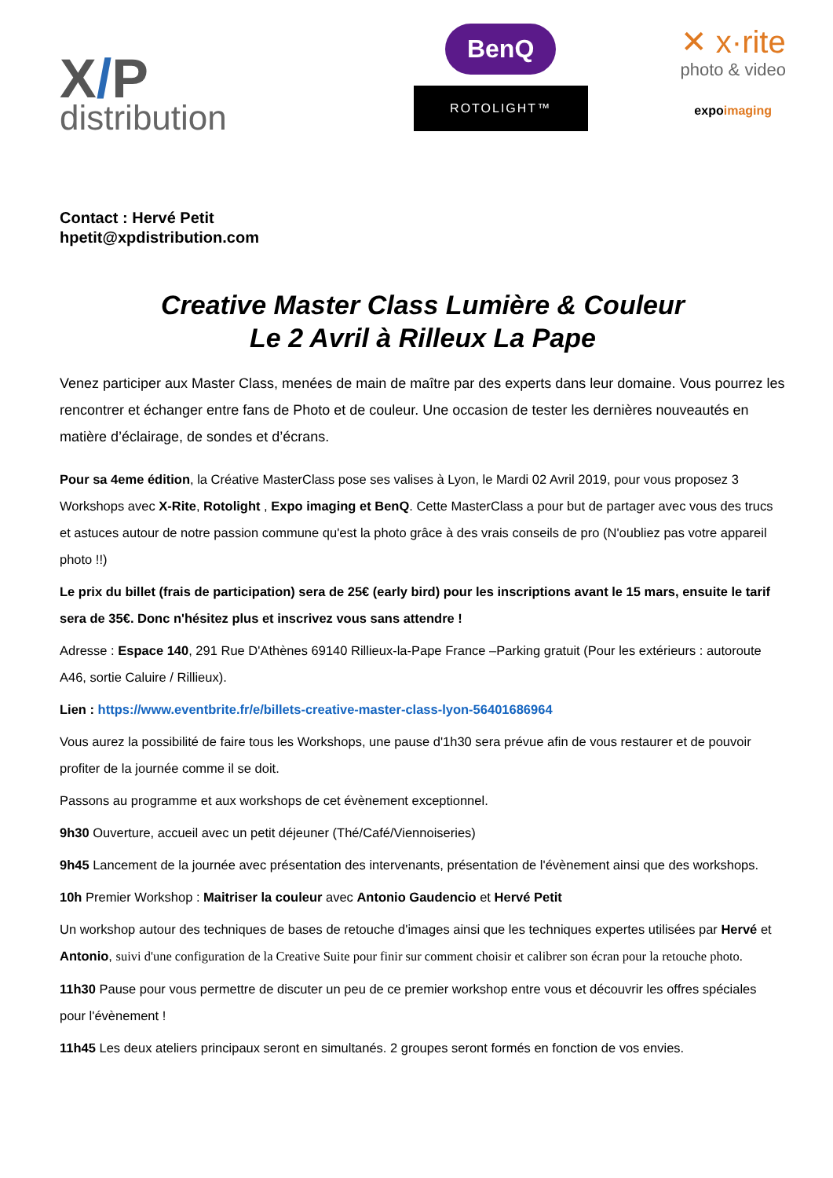X/P
distribution
BenQ
ROTOLIGHT™
✕ x·rite
photo & video
expoimaging
Contact : Hervé Petit
hpetit@xpdistribution.com
Creative Master Class Lumière & Couleur
Le 2 Avril à Rilleux La Pape
Venez participer aux Master Class, menées de main de maître par des experts dans leur domaine. Vous pourrez les rencontrer et échanger entre fans de Photo et de couleur. Une occasion de tester les dernières nouveautés en matière d’éclairage, de sondes et d’écrans.
Pour sa 4eme édition, la Créative MasterClass pose ses valises à Lyon, le Mardi 02 Avril 2019, pour vous proposez 3 Workshops avec X-Rite, Rotolight , Expo imaging et BenQ. Cette MasterClass a pour but de partager avec vous des trucs et astuces autour de notre passion commune qu'est la photo grâce à des vrais conseils de pro (N'oubliez pas votre appareil photo !!)
Le prix du billet (frais de participation) sera de 25€ (early bird) pour les inscriptions avant le 15 mars, ensuite le tarif sera de 35€. Donc n'hésitez plus et inscrivez vous sans attendre !
Adresse : Espace 140, 291 Rue D'Athènes 69140 Rillieux-la-Pape France –Parking gratuit (Pour les extérieurs : autoroute A46, sortie Caluire / Rillieux).
Lien : https://www.eventbrite.fr/e/billets-creative-master-class-lyon-56401686964
Vous aurez la possibilité de faire tous les Workshops, une pause d'1h30 sera prévue afin de vous restaurer et de pouvoir profiter de la journée comme il se doit.
Passons au programme et aux workshops de cet évènement exceptionnel.
9h30 Ouverture, accueil avec un petit déjeuner (Thé/Café/Viennoiseries)
9h45 Lancement de la journée avec présentation des intervenants, présentation de l'évènement ainsi que des workshops.
10h Premier Workshop : Maitriser la couleur avec Antonio Gaudencio et Hervé Petit
Un workshop autour des techniques de bases de retouche d'images ainsi que les techniques expertes utilisées par Hervé et Antonio, suivi d'une configuration de la Creative Suite pour finir sur comment choisir et calibrer son écran pour la retouche photo.
11h30 Pause pour vous permettre de discuter un peu de ce premier workshop entre vous et découvrir les offres spéciales pour l'évènement !
11h45 Les deux ateliers principaux seront en simultanés. 2 groupes seront formés en fonction de vos envies.